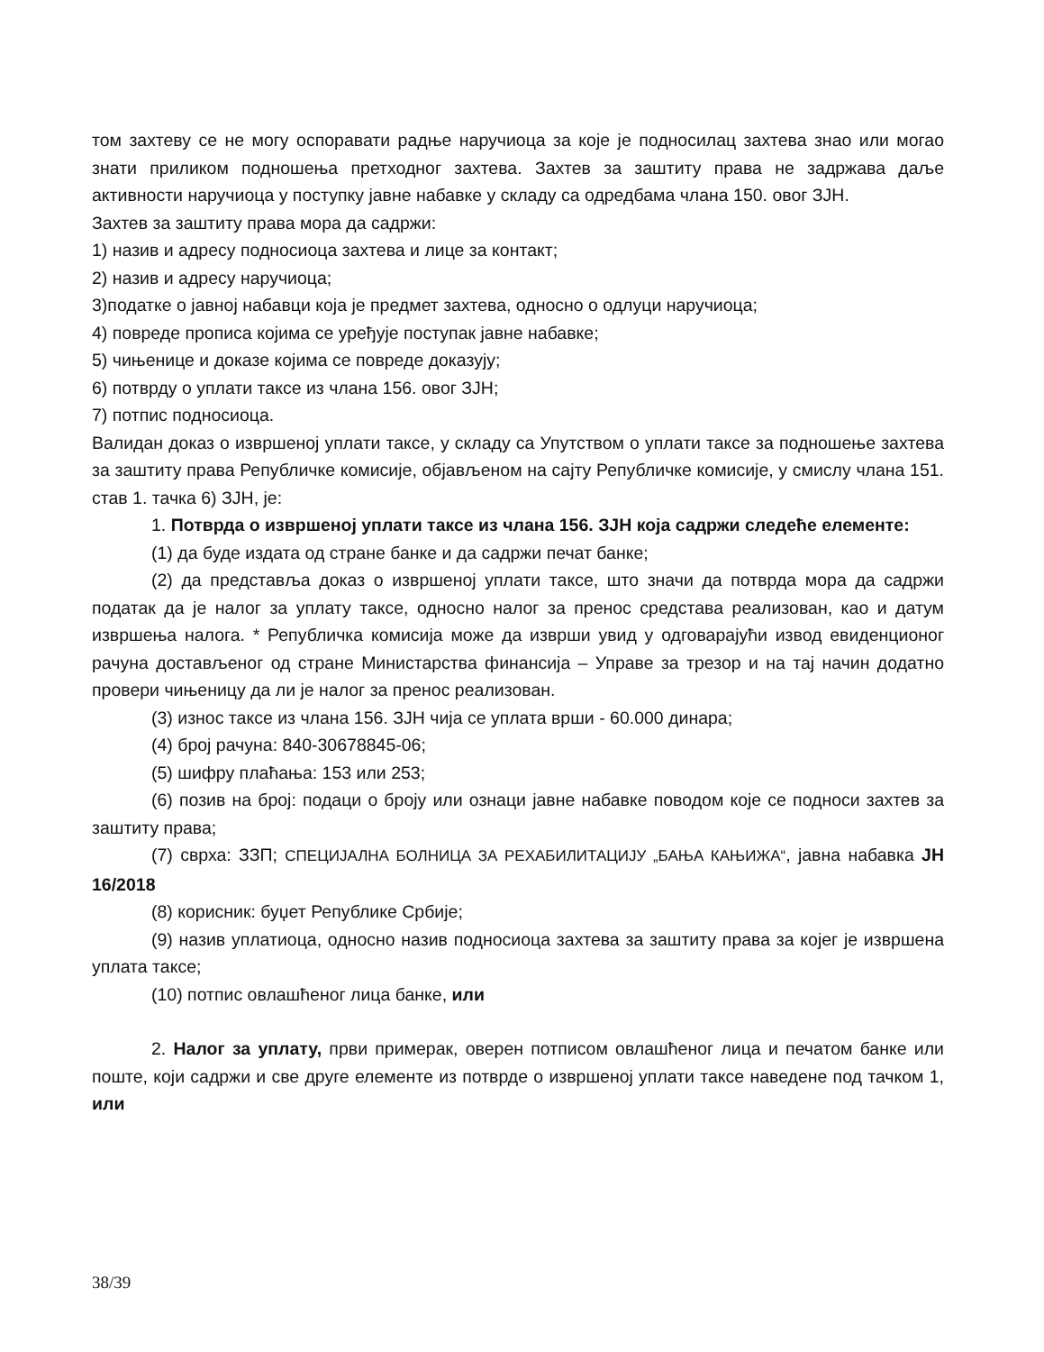том захтеву се не могу оспоравати радње наручиоца за које је подносилац захтева знао или могао знати приликом подношења претходног захтева. Захтев за заштиту права не задржава даље активности наручиоца у поступку јавне набавке у складу са одредбама члана 150. овог ЗЈН.
Захтев за заштиту права мора да садржи:
1) назив и адресу подносиоца захтева и лице за контакт;
2) назив и адресу наручиоца;
3)податке о јавној набавци која је предмет захтева, односно о одлуци наручиоца;
4) повреде прописа којима се уређује поступак јавне набавке;
5) чињенице и доказе којима се повреде доказују;
6) потврду о уплати таксе из члана 156. овог ЗЈН;
7) потпис подносиоца.
Валидан доказ о извршеној уплати таксе, у складу са Упутством о уплати таксе за подношење захтева за заштиту права Републичке комисије, објављеном на сајту Републичке комисије, у смислу члана 151. став 1. тачка 6) ЗЈН, је:
1. Потврда о извршеној уплати таксе из члана 156. ЗЈН која садржи следеће елементе:
(1) да буде издата од стране банке и да садржи печат банке;
(2) да представља доказ о извршеној уплати таксе, што значи да потврда мора да садржи податак да је налог за уплату таксе, односно налог за пренос средстава реализован, као и датум извршења налога. * Републичка комисија може да изврши увид у одговарајући извод евиденционог рачуна достављеног од стране Министарства финансија – Управе за трезор и на тај начин додатно провери чињеницу да ли је налог за пренос реализован.
(3) износ таксе из члана 156. ЗЈН чија се уплата врши - 60.000 динара;
(4) број рачуна: 840-30678845-06;
(5) шифру плаћања: 153 или 253;
(6) позив на број: подаци о броју или ознаци јавне набавке поводом које се подноси захтев за заштиту права;
(7) сврха: ЗЗП; СПЕЦИЈАЛНА БОЛНИЦА ЗА РЕХАБИЛИТАЦИЈУ „БАЊА КАЊИЖА“, јавна набавка ЈН 16/2018
(8) корисник: буџет Републике Србије;
(9) назив уплатиоца, односно назив подносиоца захтева за заштиту права за којег је извршена уплата таксе;
(10) потпис овлашћеног лица банке, или
2. Налог за уплату, први примерак, оверен потписом овлашћеног лица и печатом банке или поште, који садржи и све друге елементе из потврде о извршеној уплати таксе наведене под тачком 1, или
38/39